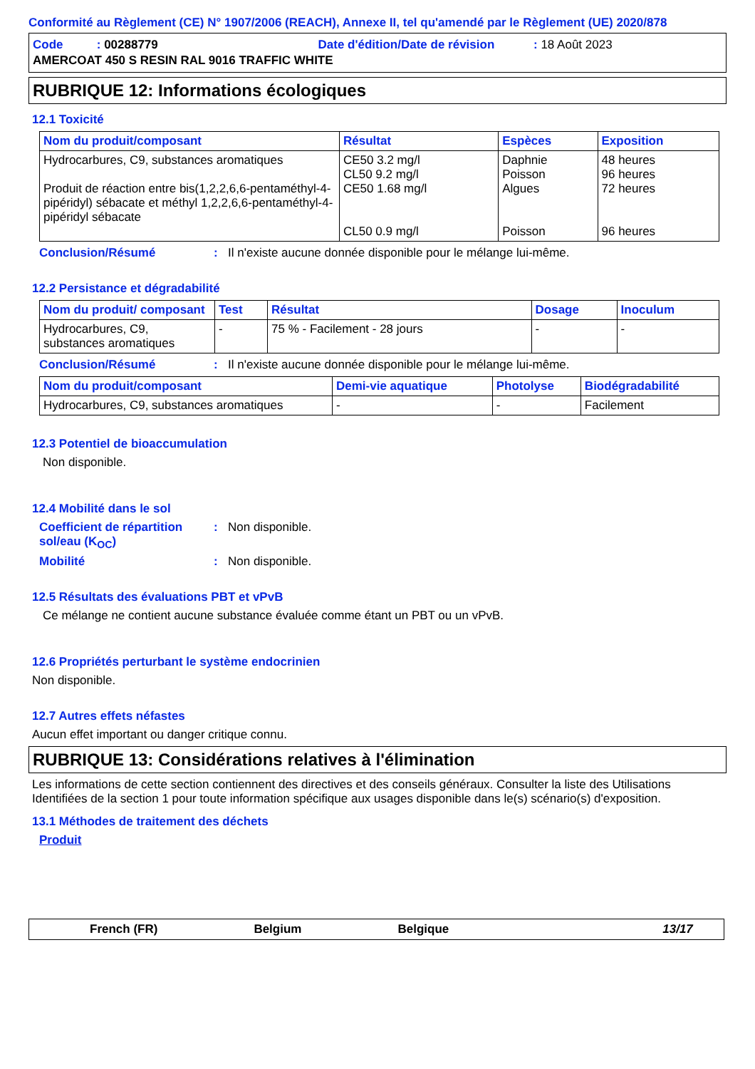Conformité au Règlement (CE) N° 1907/2006 (REACH), Annexe II, tel qu'amendé par le Règlement (UE) 2020/878
Code : 00288779 Date d'édition/Date de révision : 18 Août 2023
AMERCOAT 450 S RESIN RAL 9016 TRAFFIC WHITE
RUBRIQUE 12: Informations écologiques
12.1 Toxicité
| Nom du produit/composant | Résultat | Espèces | Exposition |
| --- | --- | --- | --- |
| Hydrocarbures, C9, substances aromatiques Produit de réaction entre bis(1,2,2,6,6-pentaméthyl-4-pipéridyl) sébacate et méthyl 1,2,2,6,6-pentaméthyl-4-pipéridyl sébacate | CE50 3.2 mg/l CL50 9.2 mg/l CE50 1.68 mg/l CL50 0.9 mg/l | Daphnie Poisson Algues Poisson | 48 heures 96 heures 72 heures 96 heures |
Conclusion/Résumé: Il n'existe aucune donnée disponible pour le mélange lui-même.
12.2 Persistance et dégradabilité
| Nom du produit/ composant | Test | Résultat | Dosage | Inoculum |
| --- | --- | --- | --- | --- |
| Hydrocarbures, C9, substances aromatiques | - | 75 % - Facilement - 28 jours | - | - |
Conclusion/Résumé: Il n'existe aucune donnée disponible pour le mélange lui-même.
| Nom du produit/composant | Demi-vie aquatique | Photolyse | Biodégradabilité |
| --- | --- | --- | --- |
| Hydrocarbures, C9, substances aromatiques | - | - | Facilement |
12.3 Potentiel de bioaccumulation
Non disponible.
12.4 Mobilité dans le sol
Coefficient de répartition sol/eau (K<sub>OC</sub>): Non disponible.
Mobilité: Non disponible.
12.5 Résultats des évaluations PBT et vPvB
Ce mélange ne contient aucune substance évaluée comme étant un PBT ou un vPvB.
12.6 Propriétés perturbant le système endocrinien
Non disponible.
12.7 Autres effets néfastes
Aucun effet important ou danger critique connu.
RUBRIQUE 13: Considérations relatives à l'élimination
Les informations de cette section contiennent des directives et des conseils généraux. Consulter la liste des Utilisations Identifiées de la section 1 pour toute information spécifique aux usages disponible dans le(s) scénario(s) d'exposition.
13.1 Méthodes de traitement des déchets
Produit
French (FR) Belgium Belgique 13/17